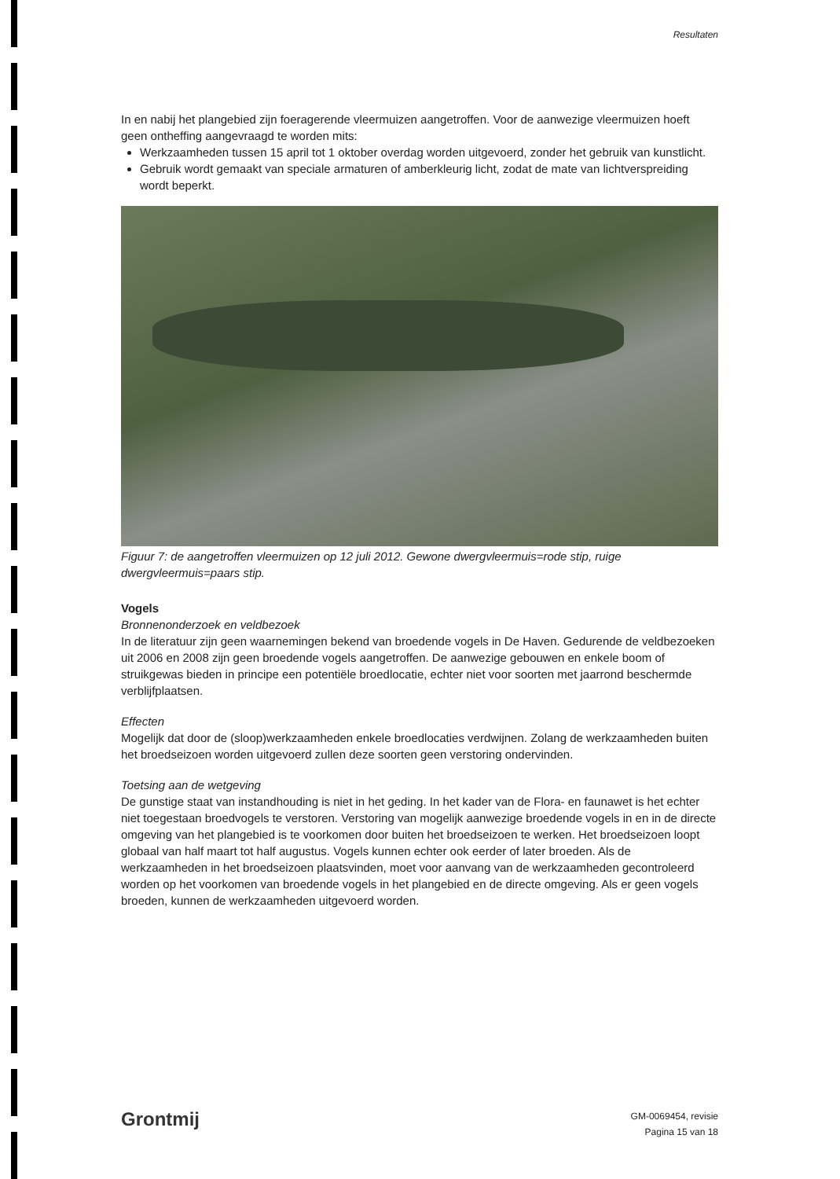Resultaten
In en nabij het plangebied zijn foeragerende vleermuizen aangetroffen. Voor de aanwezige vleermuizen hoeft geen ontheffing aangevraagd te worden mits:
Werkzaamheden tussen 15 april tot 1 oktober overdag worden uitgevoerd, zonder het gebruik van kunstlicht.
Gebruik wordt gemaakt van speciale armaturen of amberkleurig licht, zodat de mate van lichtverspreiding wordt beperkt.
Figuur 7: de aangetroffen vleermuizen op 12 juli 2012. Gewone dwergvleermuis=rode stip, ruige dwergvleermuis=paars stip.
Vogels
Bronnenonderzoek en veldbezoek
In de literatuur zijn geen waarnemingen bekend van broedende vogels in De Haven. Gedurende de veldbezoeken uit 2006 en 2008 zijn geen broedende vogels aangetroffen. De aanwezige gebouwen en enkele boom of struikgewas bieden in principe een potentiële broedlocatie, echter niet voor soorten met jaarrond beschermde verblijfplaatsen.
Effecten
Mogelijk dat door de (sloop)werkzaamheden enkele broedlocaties verdwijnen. Zolang de werkzaamheden buiten het broedseizoen worden uitgevoerd zullen deze soorten geen verstoring ondervinden.
Toetsing aan de wetgeving
De gunstige staat van instandhouding is niet in het geding. In het kader van de Flora- en faunawet is het echter niet toegestaan broedvogels te verstoren. Verstoring van mogelijk aanwezige broedende vogels in en in de directe omgeving van het plangebied is te voorkomen door buiten het broedseizoen te werken. Het broedseizoen loopt globaal van half maart tot half augustus. Vogels kunnen echter ook eerder of later broeden. Als de werkzaamheden in het broedseizoen plaatsvinden, moet voor aanvang van de werkzaamheden gecontroleerd worden op het voorkomen van broedende vogels in het plangebied en de directe omgeving. Als er geen vogels broeden, kunnen de werkzaamheden uitgevoerd worden.
Grontmij
GM-0069454, revisie
Pagina 15 van 18